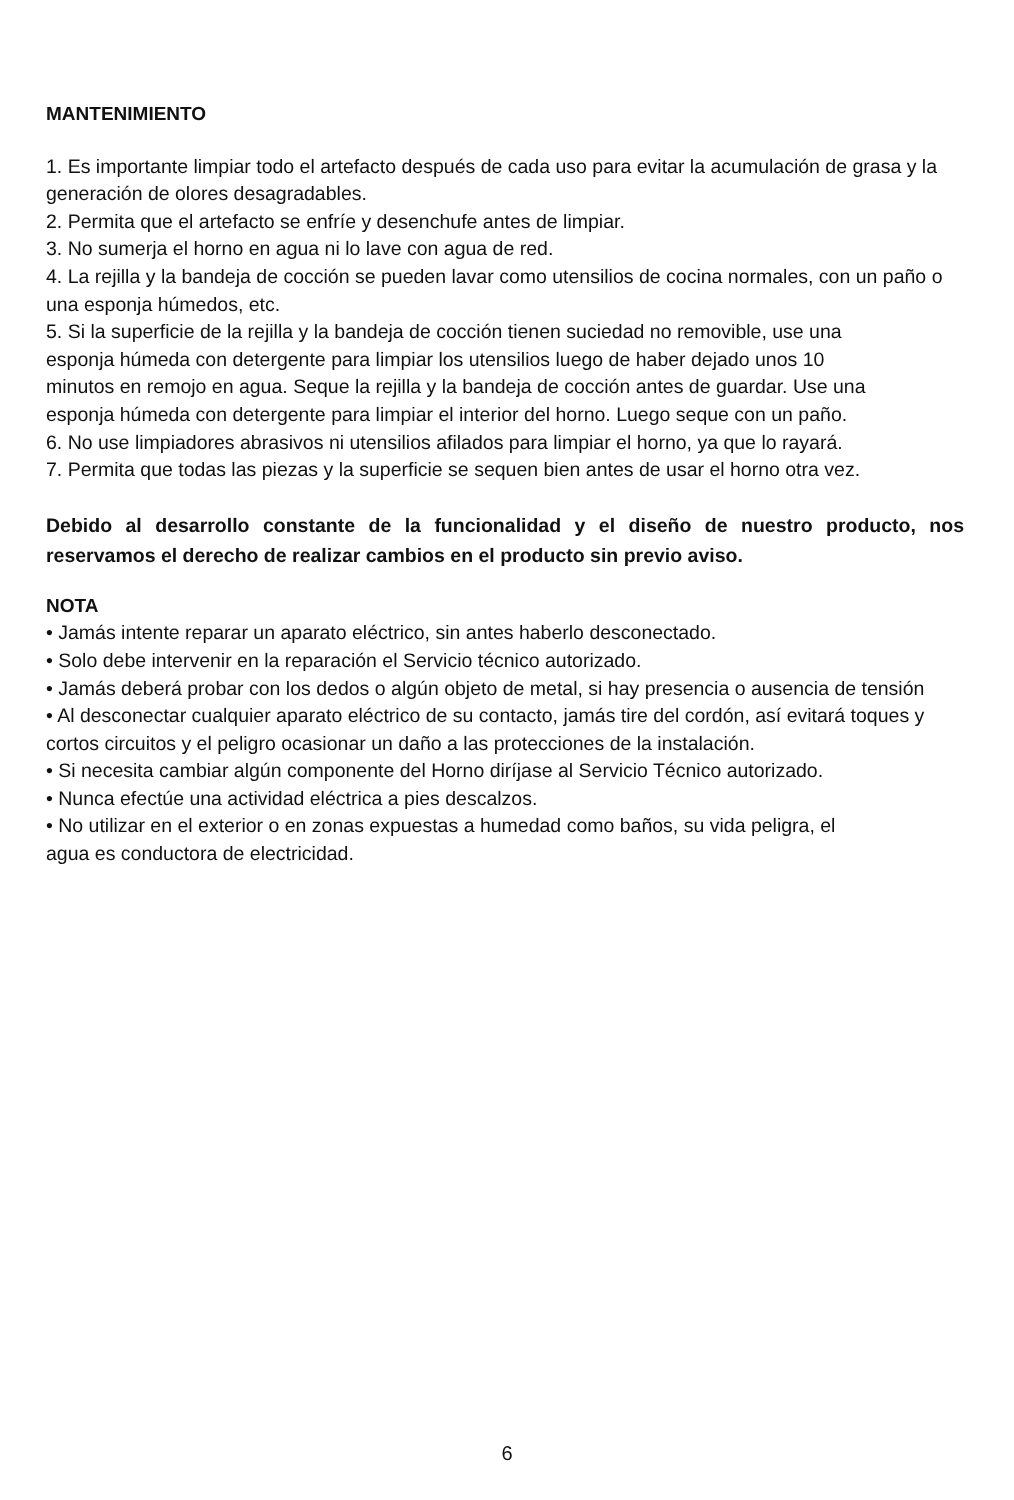MANTENIMIENTO
1. Es importante limpiar todo el artefacto después de cada uso para evitar la acumulación de grasa y la generación de olores desagradables.
2. Permita que el artefacto se enfríe y desenchufe antes de limpiar.
3. No sumerja el horno en agua ni lo lave con agua de red.
4. La rejilla y la bandeja de cocción se pueden lavar como utensilios de cocina normales, con un paño o una esponja húmedos, etc.
5. Si la superficie de la rejilla y la bandeja de cocción tienen suciedad no removible, use una esponja húmeda con detergente para limpiar los utensilios luego de haber dejado unos 10 minutos en remojo en agua. Seque la rejilla y la bandeja de cocción antes de guardar. Use una esponja húmeda con detergente para limpiar el interior del horno. Luego seque con un paño.
6. No use limpiadores abrasivos ni utensilios afilados para limpiar el horno, ya que lo rayará.
7. Permita que todas las piezas y la superficie se sequen bien antes de usar el horno otra vez.
Debido al desarrollo constante de la funcionalidad y el diseño de nuestro producto, nos reservamos el derecho de realizar cambios en el producto sin previo aviso.
NOTA
• Jamás intente reparar un aparato eléctrico, sin antes haberlo desconectado.
• Solo debe intervenir en la reparación el Servicio técnico autorizado.
• Jamás deberá probar con los dedos o algún objeto de metal, si hay presencia o ausencia de tensión
• Al desconectar cualquier aparato eléctrico de su contacto, jamás tire del cordón, así evitará toques y cortos circuitos y el peligro ocasionar un daño a las protecciones de la instalación.
• Si necesita cambiar algún componente del Horno diríjase al Servicio Técnico autorizado.
• Nunca efectúe una actividad eléctrica a pies descalzos.
• No utilizar en el exterior o en zonas expuestas a humedad como baños, su vida peligra, el agua es conductora de electricidad.
6